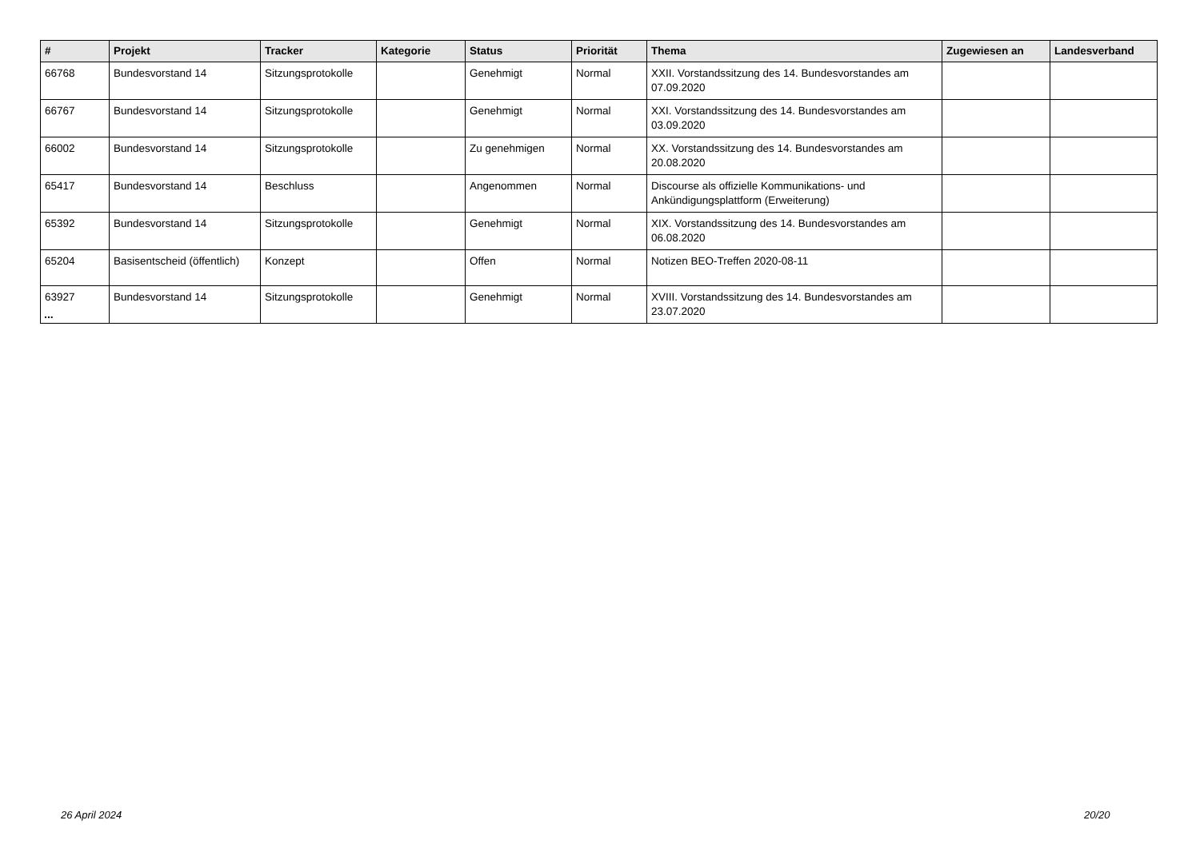| # | Projekt | Tracker | Kategorie | Status | Priorität | Thema | Zugewiesen an | Landesverband |
| --- | --- | --- | --- | --- | --- | --- | --- | --- |
| 66768 | Bundesvorstand 14 | Sitzungsprotokolle | | Genehmigt | Normal | XXII. Vorstandssitzung des 14. Bundesvorstandes am 07.09.2020 | | |
| 66767 | Bundesvorstand 14 | Sitzungsprotokolle | | Genehmigt | Normal | XXI. Vorstandssitzung des 14. Bundesvorstandes am 03.09.2020 | | |
| 66002 | Bundesvorstand 14 | Sitzungsprotokolle | | Zu genehmigen | Normal | XX. Vorstandssitzung des 14. Bundesvorstandes am 20.08.2020 | | |
| 65417 | Bundesvorstand 14 | Beschluss | | Angenommen | Normal | Discourse als offizielle Kommunikations- und Ankündigungsplattform (Erweiterung) | | |
| 65392 | Bundesvorstand 14 | Sitzungsprotokolle | | Genehmigt | Normal | XIX. Vorstandssitzung des 14. Bundesvorstandes am 06.08.2020 | | |
| 65204 | Basisentscheid (öffentlich) | Konzept | | Offen | Normal | Notizen BEO-Treffen 2020-08-11 | | |
| 63927 | Bundesvorstand 14 | Sitzungsprotokolle | | Genehmigt | Normal | XVIII. Vorstandssitzung des 14. Bundesvorstandes am 23.07.2020 | | |
...
26 April 2024 20/20